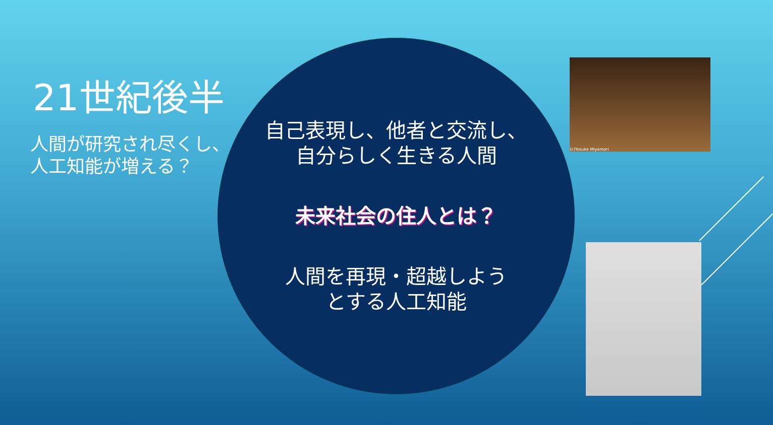21世紀後半
人間が研究され尽くし、
人工知能が増える？
自己表現し、他者と交流し、
自分らしく生きる人間
未来社会の住人とは？
人間を再現・超越しよう
とする人工知能
(c)Yosuke Miyamori